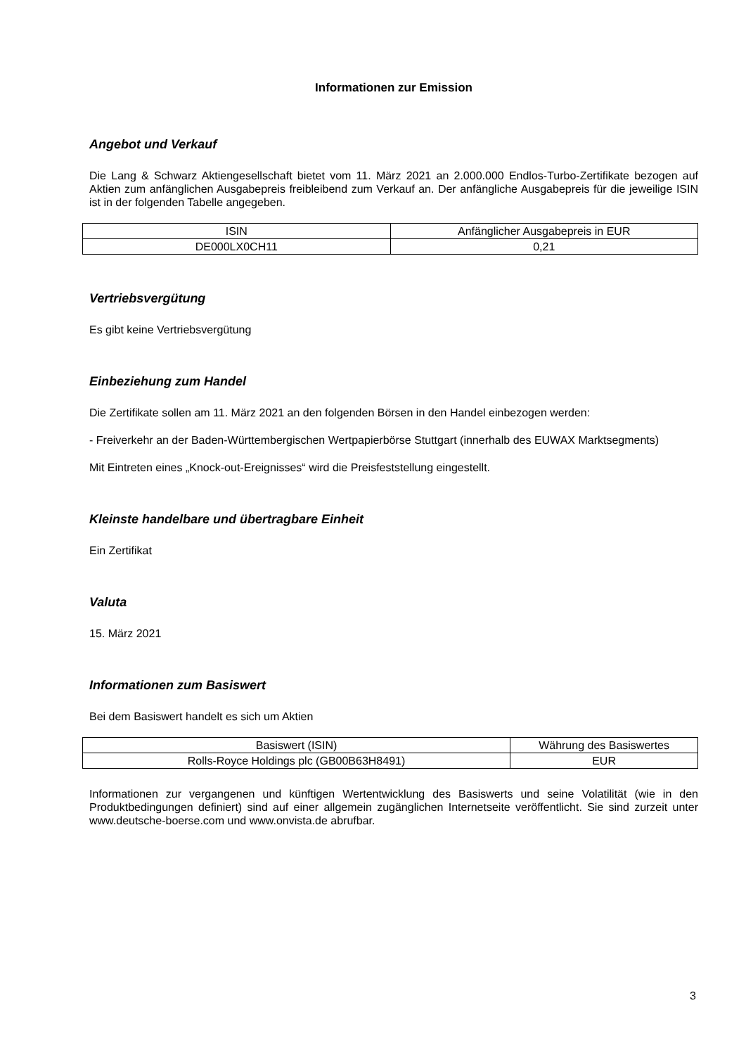Informationen zur Emission
Angebot und Verkauf
Die Lang & Schwarz Aktiengesellschaft bietet vom 11. März 2021 an 2.000.000 Endlos-Turbo-Zertifikate bezogen auf Aktien zum anfänglichen Ausgabepreis freibleibend zum Verkauf an. Der anfängliche Ausgabepreis für die jeweilige ISIN ist in der folgenden Tabelle angegeben.
| ISIN | Anfänglicher Ausgabepreis in EUR |
| DE000LX0CH11 | 0,21 |
Vertriebsvergütung
Es gibt keine Vertriebsvergütung
Einbeziehung zum Handel
Die Zertifikate sollen am 11. März 2021 an den folgenden Börsen in den Handel einbezogen werden:
- Freiverkehr an der Baden-Württembergischen Wertpapierbörse Stuttgart (innerhalb des EUWAX Marktsegments)
Mit Eintreten eines „Knock-out-Ereignisses“ wird die Preisfeststellung eingestellt.
Kleinste handelbare und übertragbare Einheit
Ein Zertifikat
Valuta
15. März 2021
Informationen zum Basiswert
Bei dem Basiswert handelt es sich um Aktien
| Basiswert (ISIN) | Währung des Basiswertes |
| Rolls-Royce Holdings plc (GB00B63H8491) | EUR |
Informationen zur vergangenen und künftigen Wertentwicklung des Basiswerts und seine Volatilität (wie in den Produktbedingungen definiert) sind auf einer allgemein zugänglichen Internetseite veröffentlicht. Sie sind zurzeit unter www.deutsche-boerse.com und www.onvista.de abrufbar.
3